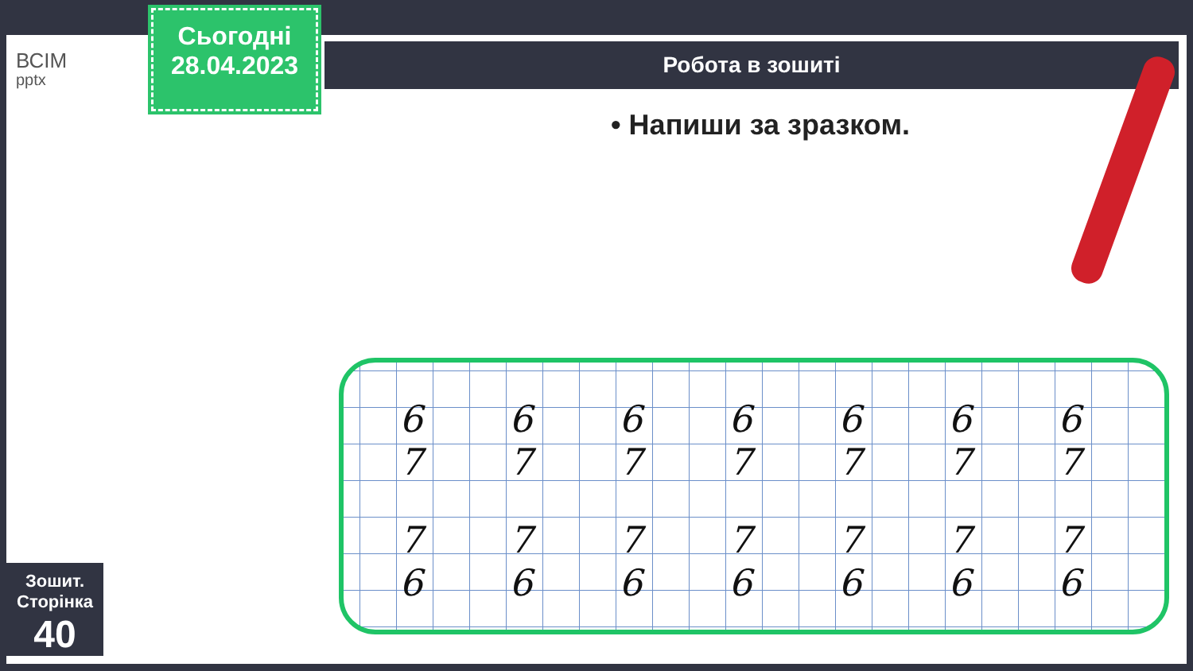ВСІМ
pptx
Сьогодні
28.04.2023
Робота в зошиті
• Напиши за зразком.
6 7 6 7 6 7 6 7 6 7 6 7 6 7
7 6 7 6 7 6 7 6 7 6 7 6 7 6
Зошит.
Сторінка
40